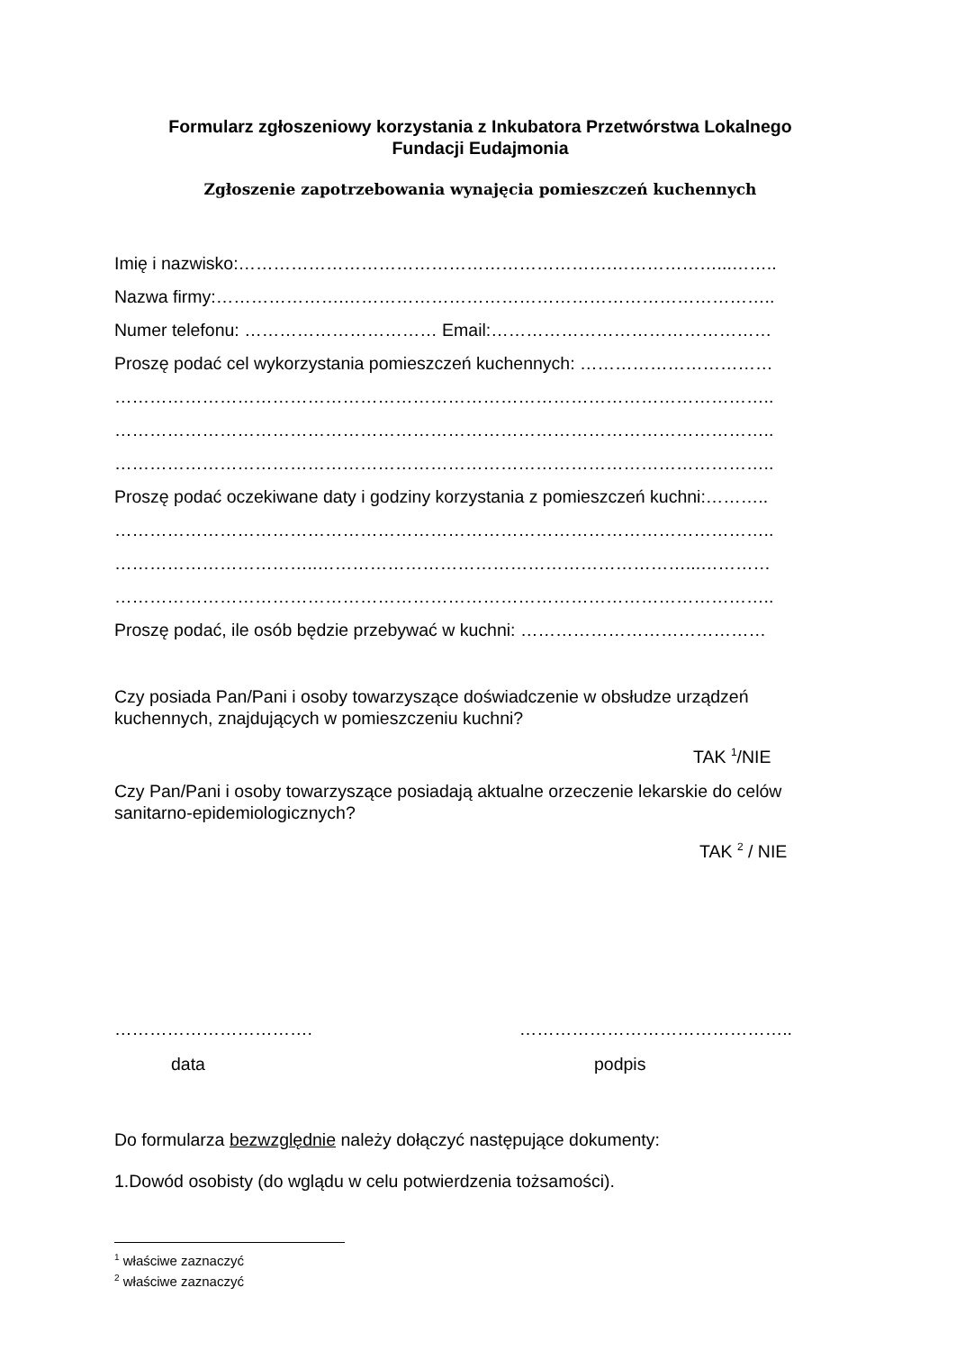Formularz zgłoszeniowy korzystania z Inkubatora Przetwórstwa Lokalnego
Fundacji Eudajmonia
Zgłoszenie zapotrzebowania wynajęcia pomieszczeń kuchennych
Imię i nazwisko:……………………………………………………….………………...……..
Nazwa firmy:………………….………………………………………………………………..
Numer telefonu: …………………………… Email:…………………………………………
Proszę podać cel wykorzystania pomieszczeń kuchennych: ……………………………
…………………………………………………………………………………………………..
…………………………………………………………………………………………………..
…………………………………………………………………………………………………..
Proszę podać oczekiwane daty i godziny korzystania z pomieszczeń kuchni:………..
…………………………………………………………………………………………………..
……………………………..………………………………………………………...…………
…………………………………………………………………………………………………..
Proszę podać, ile osób będzie przebywać w kuchni: ……………………………………
Czy posiada Pan/Pani i osoby towarzyszące doświadczenie w obsłudze urządzeń kuchennych, znajdujących w pomieszczeniu kuchni?
TAK <sup>1</sup>/NIE
Czy Pan/Pani i osoby towarzyszące posiadają aktualne orzeczenie lekarskie do celów sanitarno-epidemiologicznych?
TAK <sup>2</sup> / NIE
……………………………. ………………………………………..
data podpis
Do formularza bezwzględnie należy dołączyć następujące dokumenty:
1.Dowód osobisty (do wglądu w celu potwierdzenia tożsamości).
<sup>1</sup> właściwe zaznaczyć
<sup>2</sup> właściwe zaznaczyć